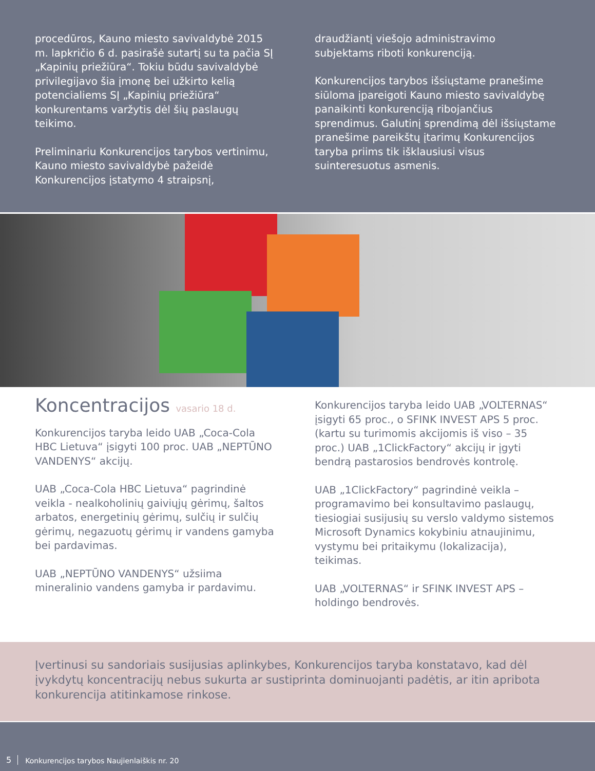procedūros, Kauno miesto savivaldybė 2015 m. lapkričio 6 d. pasirašė sutartį su ta pačia SĮ „Kapinių priežiūra“. Tokiu būdu savivaldybė privilegijavo šia įmonę bei užkirto kelią potencialiems SĮ „Kapinių priežiūra“ konkurentams varžytis dėl šių paslaugų teikimo.
Preliminariu Konkurencijos tarybos vertinimu, Kauno miesto savivaldybė pažeidė Konkurencijos įstatymo 4 straipsnį,
draudžiantį viešojo administravimo subjektams riboti konkurenciją.
Konkurencijos tarybos išsiųstame pranešime siūloma įpareigoti Kauno miesto savivaldybę panaikinti konkurenciją ribojančius sprendimus. Galutinį sprendimą dėl išsiųstame pranešime pareikštų įtarimų Konkurencijos taryba priims tik išklausiusi visus suinteresuotus asmenis.
Koncentracijos vasario 18 d.
Konkurencijos taryba leido UAB „Coca-Cola HBC Lietuva“ įsigyti 100 proc. UAB „NEPTŪNO VANDENYS“ akcijų.
UAB „Coca-Cola HBC Lietuva“ pagrindinė veikla - nealkoholinių gaiviųjų gėrimų, šaltos arbatos, energetinių gėrimų, sulčių ir sulčių gėrimų, negazuotų gėrimų ir vandens gamyba bei pardavimas.
UAB „NEPTŪNO VANDENYS“ užsiima mineralinio vandens gamyba ir pardavimu.
Konkurencijos taryba leido UAB „VOLTERNAS“ įsigyti 65 proc., o SFINK INVEST APS 5 proc. (kartu su turimomis akcijomis iš viso – 35 proc.) UAB „1ClickFactory“ akcijų ir įgyti bendrą pastarosios bendrovės kontrolę.
UAB „1ClickFactory“ pagrindinė veikla – programavimo bei konsultavimo paslaugų, tiesiogiai susijusių su verslo valdymo sistemos Microsoft Dynamics kokybiniu atnaujinimu, vystymu bei pritaikymu (lokalizacija), teikimas.
UAB „VOLTERNAS“ ir SFINK INVEST APS – holdingo bendrovės.
Įvertinusi su sandoriais susijusias aplinkybes, Konkurencijos taryba konstatavo, kad dėl įvykdytų koncentracijų nebus sukurta ar sustiprinta dominuojanti padėtis, ar itin apribota konkurencija atitinkamose rinkose.
5 Konkurencijos tarybos Naujienlaiškis nr. 20